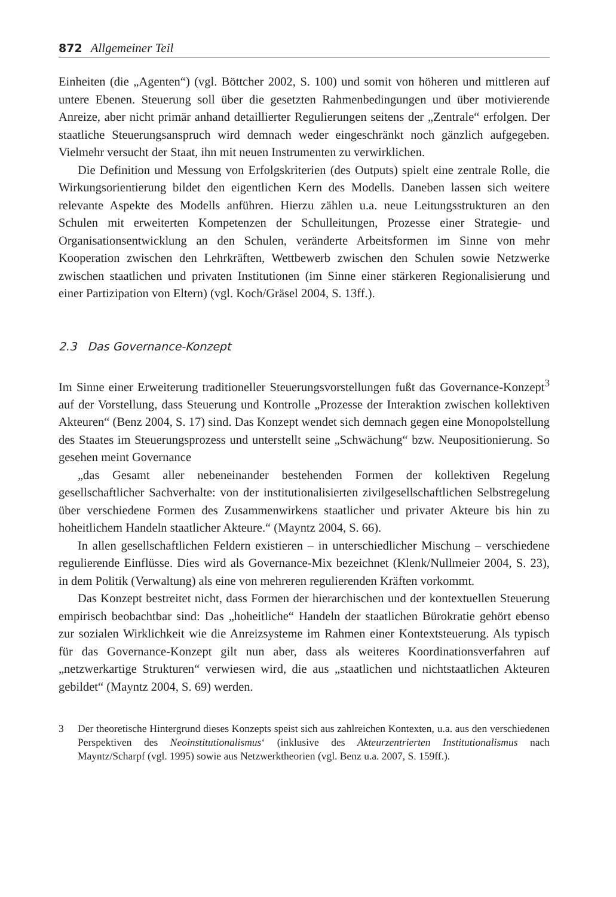872 Allgemeiner Teil
Einheiten (die „Agenten“) (vgl. Böttcher 2002, S. 100) und somit von höheren und mittleren auf untere Ebenen. Steuerung soll über die gesetzten Rahmenbedingungen und über motivierende Anreize, aber nicht primär anhand detaillierter Regulierungen seitens der „Zentrale“ erfolgen. Der staatliche Steuerungsanspruch wird demnach weder eingeschränkt noch gänzlich aufgegeben. Vielmehr versucht der Staat, ihn mit neuen Instrumenten zu verwirklichen.
Die Definition und Messung von Erfolgskriterien (des Outputs) spielt eine zentrale Rolle, die Wirkungsorientierung bildet den eigentlichen Kern des Modells. Daneben lassen sich weitere relevante Aspekte des Modells anführen. Hierzu zählen u.a. neue Leitungsstrukturen an den Schulen mit erweiterten Kompetenzen der Schulleitungen, Prozesse einer Strategie- und Organisationsentwicklung an den Schulen, veränderte Arbeitsformen im Sinne von mehr Kooperation zwischen den Lehrkräften, Wettbewerb zwischen den Schulen sowie Netzwerke zwischen staatlichen und privaten Institutionen (im Sinne einer stärkeren Regionalisierung und einer Partizipation von Eltern) (vgl. Koch/Gräsel 2004, S. 13ff.).
2.3 Das Governance-Konzept
Im Sinne einer Erweiterung traditioneller Steuerungsvorstellungen fußt das Governance-Konzept<sup>3</sup> auf der Vorstellung, dass Steuerung und Kontrolle „Prozesse der Interaktion zwischen kollektiven Akteuren“ (Benz 2004, S. 17) sind. Das Konzept wendet sich demnach gegen eine Monopolstellung des Staates im Steuerungsprozess und unterstellt seine „Schwächung“ bzw. Neupositionierung. So gesehen meint Governance
„das Gesamt aller nebeneinander bestehenden Formen der kollektiven Regelung gesellschaftlicher Sachverhalte: von der institutionalisierten zivilgesellschaftlichen Selbstregelung über verschiedene Formen des Zusammenwirkens staatlicher und privater Akteure bis hin zu hoheitlichem Handeln staatlicher Akteure.“ (Mayntz 2004, S. 66).
In allen gesellschaftlichen Feldern existieren – in unterschiedlicher Mischung – verschiedene regulierende Einflüsse. Dies wird als Governance-Mix bezeichnet (Klenk/Nullmeier 2004, S. 23), in dem Politik (Verwaltung) als eine von mehreren regulierenden Kräften vorkommt.
Das Konzept bestreitet nicht, dass Formen der hierarchischen und der kontextuellen Steuerung empirisch beobachtbar sind: Das „hoheitliche“ Handeln der staatlichen Bürokratie gehört ebenso zur sozialen Wirklichkeit wie die Anreizsysteme im Rahmen einer Kontextsteuerung. Als typisch für das Governance-Konzept gilt nun aber, dass als weiteres Koordinationsverfahren auf „netzwerkartige Strukturen“ verwiesen wird, die aus „staatlichen und nichtstaatlichen Akteuren gebildet“ (Mayntz 2004, S. 69) werden.
3 Der theoretische Hintergrund dieses Konzepts speist sich aus zahlreichen Kontexten, u.a. aus den verschiedenen Perspektiven des Neoinstitutionalismus‘ (inklusive des Akteurzentrierten Institutionalismus nach Mayntz/Scharpf (vgl. 1995) sowie aus Netzwerktheorien (vgl. Benz u.a. 2007, S. 159ff.).